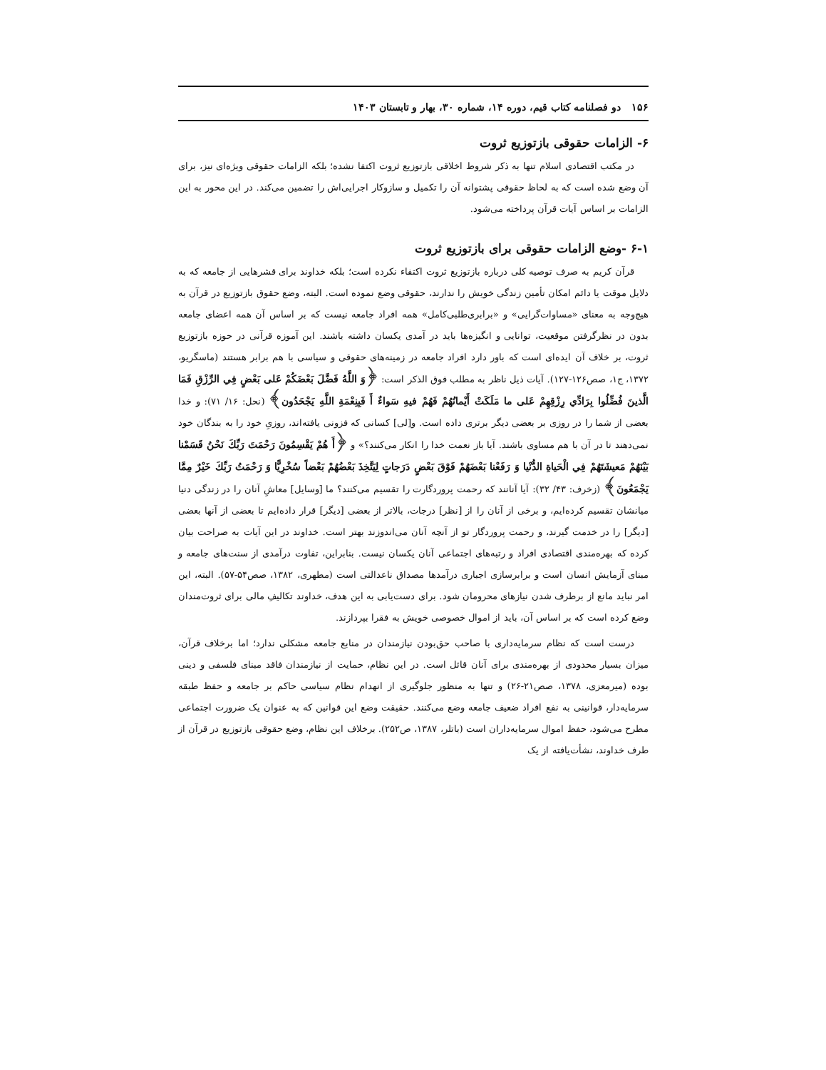۱۵۶ دو فصلنامه کتاب قیم، دوره ۱۴، شماره ۳۰، بهار و تابستان ۱۴۰۳
۶- الزامات حقوقی بازتوزیع ثروت
در مکتب اقتصادی اسلام تنها به ذکر شروط اخلاقی بازتوزیع ثروت اکتفا نشده؛ بلکه الزامات حقوقی ویژه‌ای نیز، برای آن وضع شده است که به لحاظ حقوقی پشتوانه آن را تکمیل و سازوکار اجرایی‌اش را تضمین می‌کند. در این محور به این الزامات بر اساس آیات قرآن پرداخته می‌شود.
۶-۱ -وضع الزامات حقوقی برای بازتوزیع ثروت
قرآن کریم به صرف توصیه کلی درباره بازتوزیع ثروت اکتفاء نکرده است؛ بلکه خداوند برای قشرهایی از جامعه که به دلایل موقت یا دائم امکان تأمین زندگی خویش را ندارند، حقوقی وضع نموده است. البته، وضع حقوق بازتوزیع در قرآن به هیچ‌وجه به معنای «مساوات‌گرایی» و «برابری‌طلبی‌کامل» همه افراد جامعه نیست که بر اساس آن همه اعضای جامعه بدون در نظرگرفتن موقعیت، توانایی و انگیزه‌ها باید در آمدی یکسان داشته باشند. این آموزه قرآنی در حوزه بازتوزیع ثروت، بر خلاف آن ایده‌ای است که باور دارد افراد جامعه در زمینه‌های حقوقی و سیاسی با هم برابر هستند (ماسگریو، ۱۳۷۲، ج۱، صص۱۲۶-۱۲۷). آیات ذیل ناظر به مطلب فوق الذکر است: ﴿وَ اللَّهُ فَضَّلَ بَعْضَكُمْ عَلى‏ بَعْضٍ فِي الرِّزْقِ فَمَا الَّذينَ فُضِّلُوا بِرَادِّي رِزْقِهِمْ عَلى‏ ما مَلَكَتْ أَيْمانُهُمْ فَهُمْ فيهِ سَواءٌ أَ فَبِنِعْمَةِ اللَّهِ يَجْحَدُون﴾ (نحل: ۱۶/ ۷۱): و خدا بعضی از شما را در روزی بر بعضی دیگر برتری داده است. و[لی] کسانی که فزونی یافته‌اند، روزیِ خود را به بندگان خود نمی‌دهند تا در آن با هم مساوی باشند. آیا باز نعمت خدا را انکار می‌کنند؟» و ﴿أَ هُمْ يَقْسِمُونَ رَحْمَتَ رَبِّكَ نَحْنُ قَسَمْنا بَيْنَهُمْ مَعيشَتَهُمْ فِي الْحَياةِ الدُّنْيا وَ رَفَعْنا بَعْضَهُمْ فَوْقَ بَعْضٍ دَرَجاتٍ لِيَتَّخِذَ بَعْضُهُمْ بَعْضاً سُخْرِيًّا وَ رَحْمَتُ رَبِّكَ خَيْرٌ مِمَّا يَجْمَعُونَ﴾ (زخرف: ۴۳/ ۳۲): آیا آنانند که رحمت پروردگارت را تقسیم می‌کنند؟ ما [وسایل] معاشِ آنان را در زندگی دنیا میانشان تقسیم کرده‌ایم، و برخی از آنان را از [نظر] درجات، بالاتر از بعضی [دیگر] قرار داده‌ایم تا بعضی از آنها بعضی [دیگر] را در خدمت گیرند، و رحمت پروردگار تو از آنچه آنان می‌اندوزند بهتر است. خداوند در این آیات به صراحت بیان کرده که بهره‌مندی اقتصادی افراد و رتبه‌های اجتماعی آنان یکسان نیست. بنابراین، تفاوت درآمدی از سنت‌های جامعه و مبنای آزمایش انسان است و برابرسازی اجباری درآمدها مصداق ناعدالتی است (مطهری، ۱۳۸۲، صص۵۴-۵۷). البته، این امر نباید مانع از برطرف شدن نیازهای محرومان شود. برای دست‌یابی به این هدف، خداوند تکالیفِ مالی برای ثروت‌مندان وضع کرده است که بر اساس آن، باید از اموال خصوصی خویش به فقرا بپردازند.
درست است که نظام سرمایه‌داری با صاحب حق‌بودن نیازمندان در منابع جامعه مشکلی ندارد؛ اما برخلاف قرآن، میزان بسیار محدودی از بهره‌مندی برای آنان قائل است. در این نظام، حمایت از نیازمندان فاقد مبنای فلسفی و دینی بوده (میرمعزی، ۱۳۷۸، صص۲۱-۲۶) و تنها به منظور جلوگیری از انهدام نظام سیاسی حاکم بر جامعه و حفظ طبقه سرمایه‌دار، قوانینی به نفع افراد ضعیف جامعه وضع می‌کنند. حقیقت وضع این قوانین که به عنوان یک ضرورت اجتماعی مطرح می‌شود، حفظ اموال سرمایه‌داران است (باتلر، ۱۳۸۷، ص۲۵۲). برخلاف این نظام، وضع حقوقی بازتوزیع در قرآن از طرف خداوند، نشأت‌یافته از یک